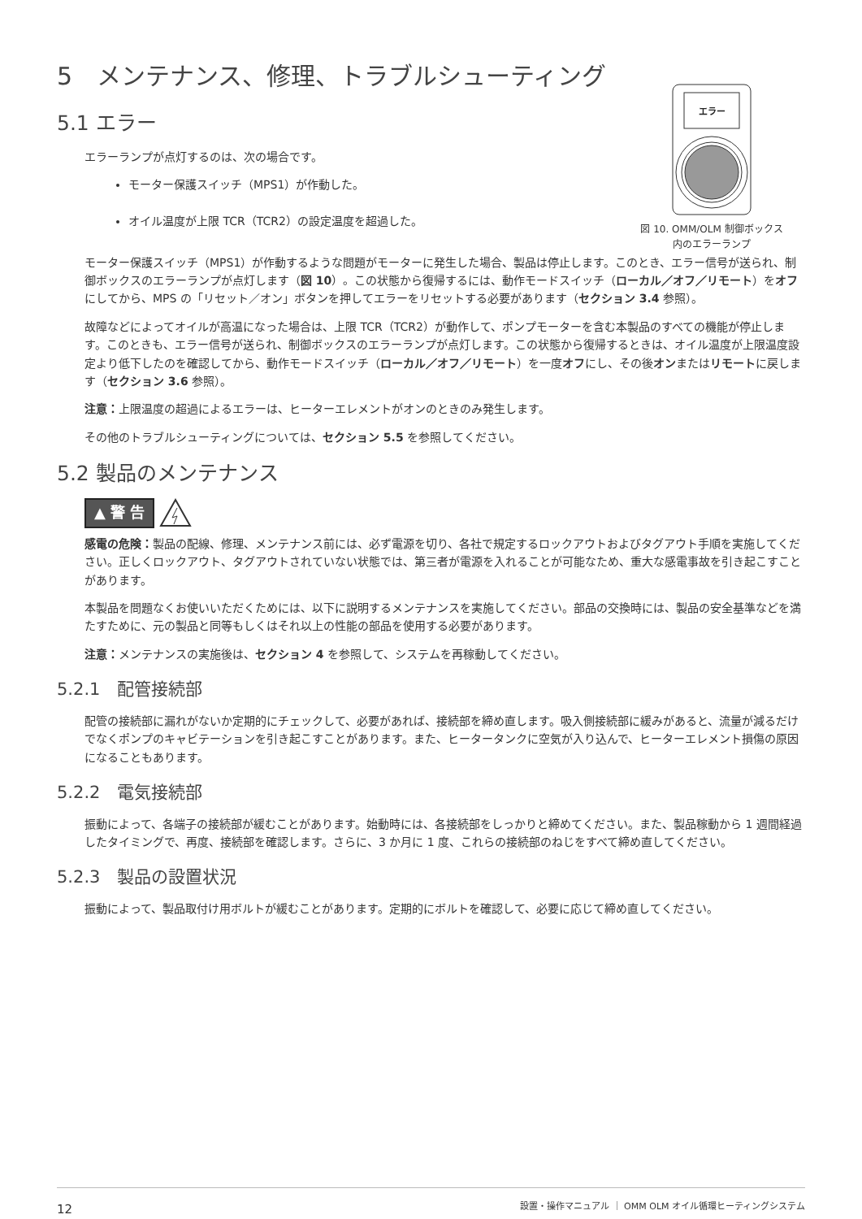5　メンテナンス、修理、トラブルシューティング
エラー
図 10. OMM/OLM 制御ボックス
内のエラーランプ
5.1 エラー
エラーランプが点灯するのは、次の場合です。
モーター保護スイッチ（MPS1）が作動した。
オイル温度が上限 TCR（TCR2）の設定温度を超過した。
モーター保護スイッチ（MPS1）が作動するような問題がモーターに発生した場合、製品は停止します。このとき、エラー信号が送られ、制御ボックスのエラーランプが点灯します（図 10）。この状態から復帰するには、動作モードスイッチ（ローカル／オフ／リモート）をオフにしてから、MPS の「リセット／オン」ボタンを押してエラーをリセットする必要があります（セクション 3.4 参照）。
故障などによってオイルが高温になった場合は、上限 TCR（TCR2）が動作して、ポンプモーターを含む本製品のすべての機能が停止します。このときも、エラー信号が送られ、制御ボックスのエラーランプが点灯します。この状態から復帰するときは、オイル温度が上限温度設定より低下したのを確認してから、動作モードスイッチ（ローカル／オフ／リモート）を一度オフにし、その後オンまたはリモートに戻します（セクション 3.6 参照）。
注意：上限温度の超過によるエラーは、ヒーターエレメントがオンのときのみ発生します。
その他のトラブルシューティングについては、セクション 5.5 を参照してください。
5.2 製品のメンテナンス
▲ 警 告
感電の危険：製品の配線、修理、メンテナンス前には、必ず電源を切り、各社で規定するロックアウトおよびタグアウト手順を実施してください。正しくロックアウト、タグアウトされていない状態では、第三者が電源を入れることが可能なため、重大な感電事故を引き起こすことがあります。
本製品を問題なくお使いいただくためには、以下に説明するメンテナンスを実施してください。部品の交換時には、製品の安全基準などを満たすために、元の製品と同等もしくはそれ以上の性能の部品を使用する必要があります。
注意：メンテナンスの実施後は、セクション 4 を参照して、システムを再稼動してください。
5.2.1　配管接続部
配管の接続部に漏れがないか定期的にチェックして、必要があれば、接続部を締め直します。吸入側接続部に緩みがあると、流量が減るだけでなくポンプのキャビテーションを引き起こすことがあります。また、ヒータータンクに空気が入り込んで、ヒーターエレメント損傷の原因になることもあります。
5.2.2　電気接続部
振動によって、各端子の接続部が緩むことがあります。始動時には、各接続部をしっかりと締めてください。また、製品稼動から 1 週間経過したタイミングで、再度、接続部を確認します。さらに、3 か月に 1 度、これらの接続部のねじをすべて締め直してください。
5.2.3　製品の設置状況
振動によって、製品取付け用ボルトが緩むことがあります。定期的にボルトを確認して、必要に応じて締め直してください。
12 設置・操作マニュアル ｜ OMM OLM オイル循環ヒーティングシステム